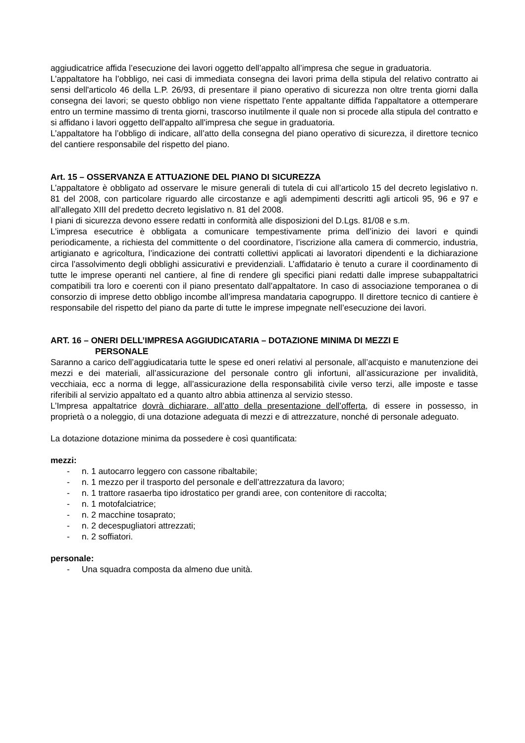aggiudicatrice affida l’esecuzione dei lavori oggetto dell’appalto all’impresa che segue in graduatoria.
L’appaltatore ha l’obbligo, nei casi di immediata consegna dei lavori prima della stipula del relativo contratto ai sensi dell'articolo 46 della L.P. 26/93, di presentare il piano operativo di sicurezza non oltre trenta giorni dalla consegna dei lavori; se questo obbligo non viene rispettato l'ente appaltante diffida l'appaltatore a ottemperare entro un termine massimo di trenta giorni, trascorso inutilmente il quale non si procede alla stipula del contratto e si affidano i lavori oggetto dell'appalto all'impresa che segue in graduatoria.
L’appaltatore ha l’obbligo di indicare, all’atto della consegna del piano operativo di sicurezza, il direttore tecnico del cantiere responsabile del rispetto del piano.
Art. 15 – OSSERVANZA E ATTUAZIONE DEL PIANO DI SICUREZZA
L’appaltatore è obbligato ad osservare le misure generali di tutela di cui all’articolo 15 del decreto legislativo n. 81 del 2008, con particolare riguardo alle circostanze e agli adempimenti descritti agli articoli 95, 96 e 97 e all’allegato XIII del predetto decreto legislativo n. 81 del 2008.
I piani di sicurezza devono essere redatti in conformità alle disposizioni del D.Lgs. 81/08 e s.m.
L’impresa esecutrice è obbligata a comunicare tempestivamente prima dell’inizio dei lavori e quindi periodicamente, a richiesta del committente o del coordinatore, l’iscrizione alla camera di commercio, industria, artigianato e agricoltura, l’indicazione dei contratti collettivi applicati ai lavoratori dipendenti e la dichiarazione circa l’assolvimento degli obblighi assicurativi e previdenziali. L’affidatario è tenuto a curare il coordinamento di tutte le imprese operanti nel cantiere, al fine di rendere gli specifici piani redatti dalle imprese subappaltatrici compatibili tra loro e coerenti con il piano presentato dall’appaltatore. In caso di associazione temporanea o di consorzio di imprese detto obbligo incombe all’impresa mandataria capogruppo. Il direttore tecnico di cantiere è responsabile del rispetto del piano da parte di tutte le imprese impegnate nell’esecuzione dei lavori.
ART. 16 – ONERI DELL’IMPRESA AGGIUDICATARIA – DOTAZIONE MINIMA DI MEZZI E
PERSONALE
Saranno a carico dell’aggiudicataria tutte le spese ed oneri relativi al personale, all’acquisto e manutenzione dei mezzi e dei materiali, all’assicurazione del personale contro gli infortuni, all’assicurazione per invalidità, vecchiaia, ecc a norma di legge, all’assicurazione della responsabilità civile verso terzi, alle imposte e tasse riferibili al servizio appaltato ed a quanto altro abbia attinenza al servizio stesso.
L’Impresa appaltatrice dovrà dichiarare, all’atto della presentazione dell’offerta, di essere in possesso, in proprietà o a noleggio, di una dotazione adeguata di mezzi e di attrezzature, nonché di personale adeguato.
La dotazione dotazione minima da possedere è così quantificata:
mezzi:
- n. 1 autocarro leggero con cassone ribaltabile;
- n. 1 mezzo per il trasporto del personale e dell’attrezzatura da lavoro;
- n. 1 trattore rasaerba tipo idrostatico per grandi aree, con contenitore di raccolta;
- n. 1 motofalciatrice;
- n. 2 macchine tosaprato;
- n. 2 decespugliatori attrezzati;
- n. 2 soffiatori.
personale:
- Una squadra composta da almeno due unità.